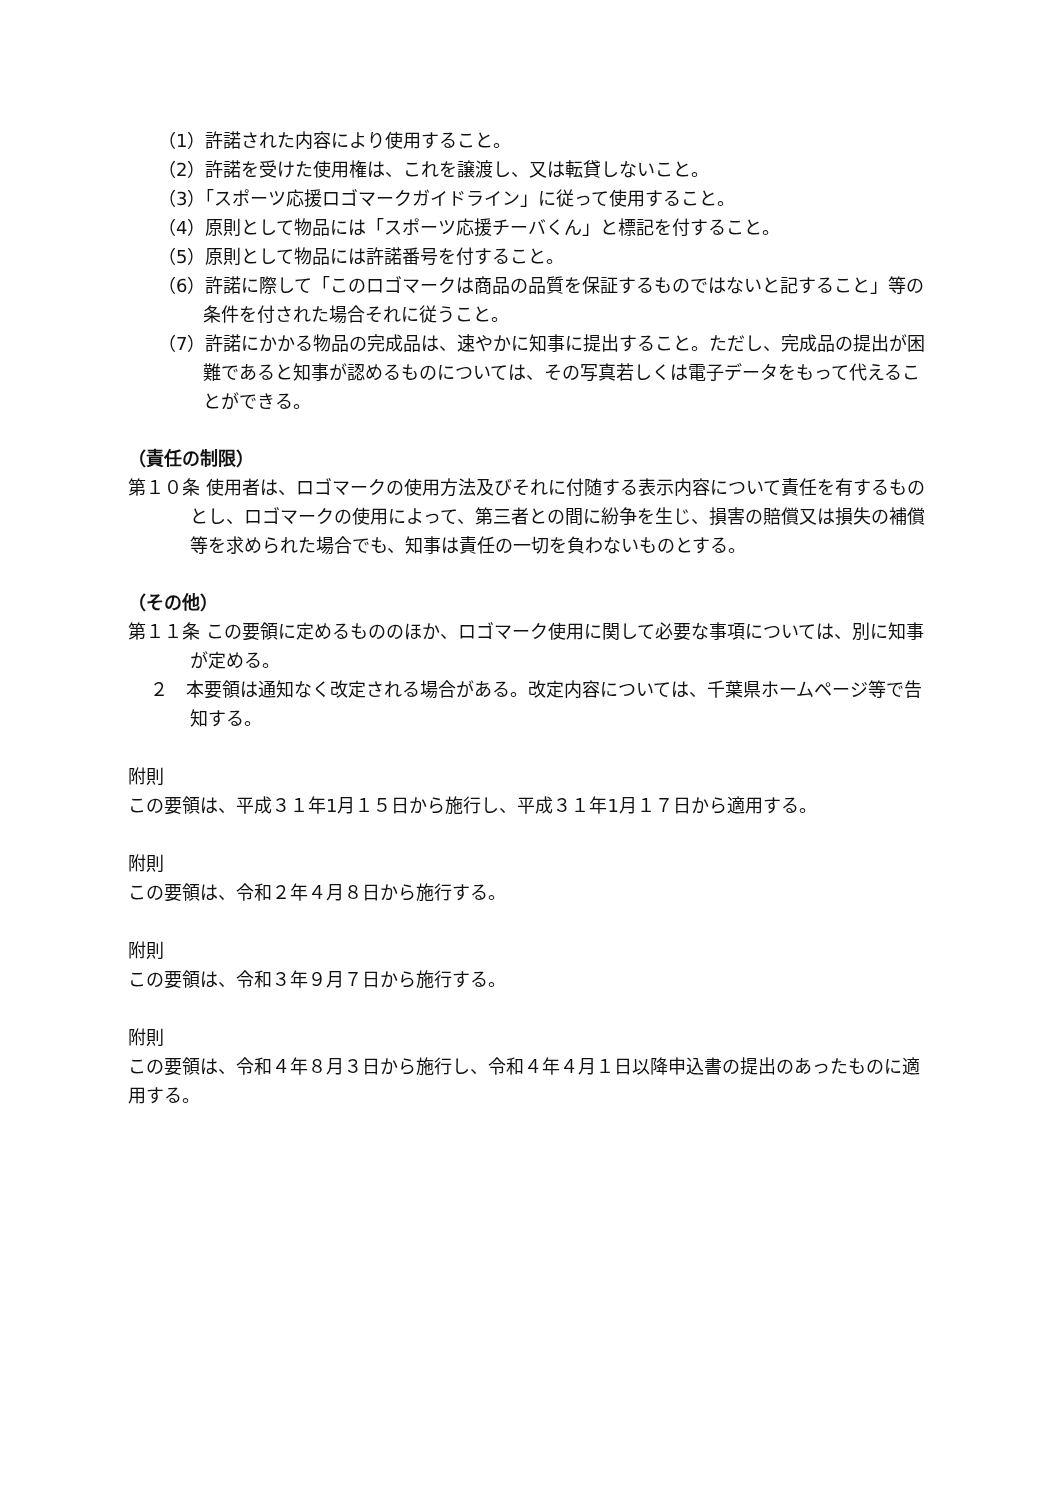（1）許諾された内容により使用すること。
（2）許諾を受けた使用権は、これを譲渡し、又は転貸しないこと。
（3）「スポーツ応援ロゴマークガイドライン」に従って使用すること。
（4）原則として物品には「スポーツ応援チーバくん」と標記を付すること。
（5）原則として物品には許諾番号を付すること。
（6）許諾に際して「このロゴマークは商品の品質を保証するものではないと記すること」等の条件を付された場合それに従うこと。
（7）許諾にかかる物品の完成品は、速やかに知事に提出すること。ただし、完成品の提出が困難であると知事が認めるものについては、その写真若しくは電子データをもって代えることができる。
（責任の制限）
第１０条 使用者は、ロゴマークの使用方法及びそれに付随する表示内容について責任を有するものとし、ロゴマークの使用によって、第三者との間に紛争を生じ、損害の賠償又は損失の補償等を求められた場合でも、知事は責任の一切を負わないものとする。
（その他）
第１１条 この要領に定めるもののほか、ロゴマーク使用に関して必要な事項については、別に知事が定める。
２　本要領は通知なく改定される場合がある。改定内容については、千葉県ホームページ等で告知する。
附則
この要領は、平成３１年1月１５日から施行し、平成３１年1月１７日から適用する。
附則
この要領は、令和２年４月８日から施行する。
附則
この要領は、令和３年９月７日から施行する。
附則
この要領は、令和４年８月３日から施行し、令和４年４月１日以降申込書の提出のあったものに適用する。